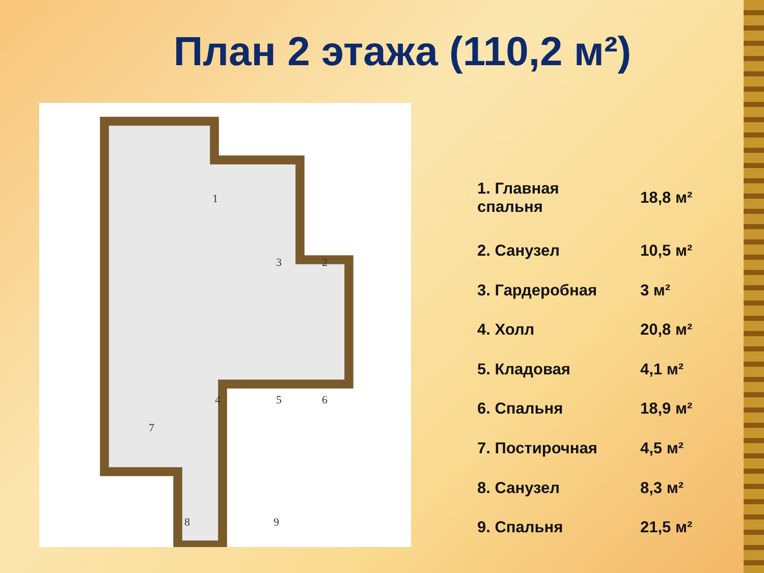План 2 этажа (110,2 м²)
1
2
3
4
5
6
7
8
9
| 1. Главная спальня | 18,8 м² |
| 2. Санузел | 10,5 м² |
| 3. Гардеробная | 3 м² |
| 4. Холл | 20,8 м² |
| 5. Кладовая | 4,1 м² |
| 6. Спальня | 18,9 м² |
| 7. Постирочная | 4,5 м² |
| 8. Санузел | 8,3 м² |
| 9. Спальня | 21,5 м² |